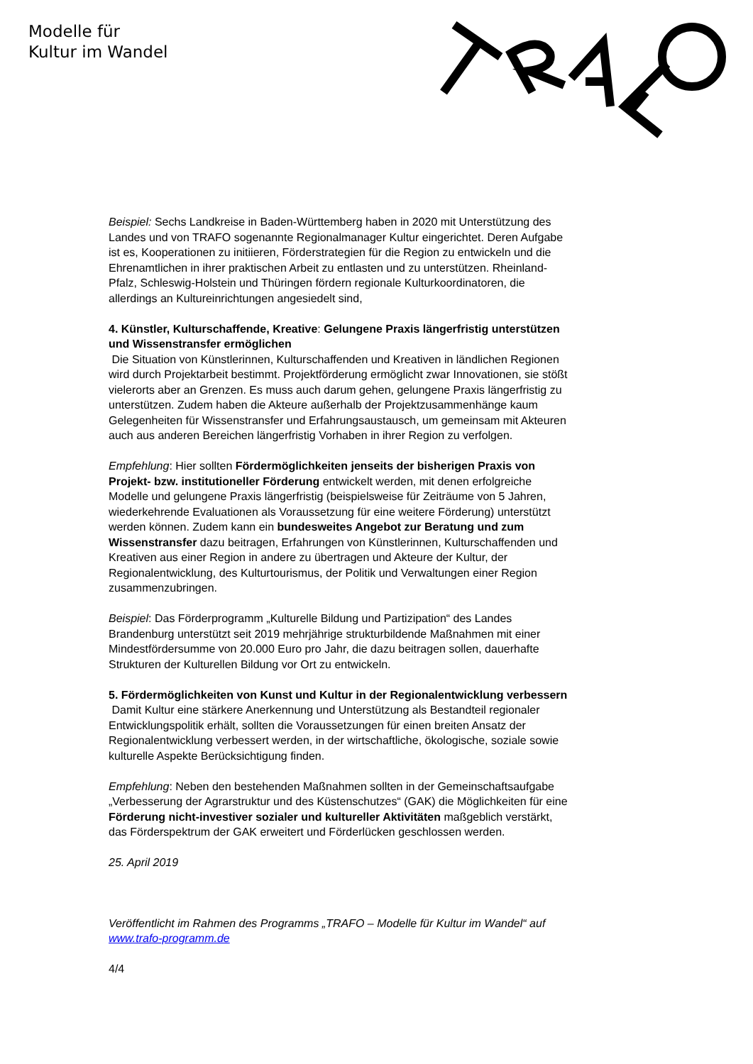Modelle für
Kultur im Wandel
Beispiel: Sechs Landkreise in Baden-Württemberg haben in 2020 mit Unterstützung des Landes und von TRAFO sogenannte Regionalmanager Kultur eingerichtet. Deren Aufgabe ist es, Kooperationen zu initiieren, Förderstrategien für die Region zu entwickeln und die Ehrenamtlichen in ihrer praktischen Arbeit zu entlasten und zu unterstützen. Rheinland-Pfalz, Schleswig-Holstein und Thüringen fördern regionale Kulturkoordinatoren, die allerdings an Kultureinrichtungen angesiedelt sind,
4. Künstler, Kulturschaffende, Kreative: Gelungene Praxis längerfristig unterstützen und Wissenstransfer ermöglichen
Die Situation von Künstlerinnen, Kulturschaffenden und Kreativen in ländlichen Regionen wird durch Projektarbeit bestimmt. Projektförderung ermöglicht zwar Innovationen, sie stößt vielerorts aber an Grenzen. Es muss auch darum gehen, gelungene Praxis längerfristig zu unterstützen. Zudem haben die Akteure außerhalb der Projektzusammenhänge kaum Gelegenheiten für Wissenstransfer und Erfahrungsaustausch, um gemeinsam mit Akteuren auch aus anderen Bereichen längerfristig Vorhaben in ihrer Region zu verfolgen.
Empfehlung: Hier sollten Fördermöglichkeiten jenseits der bisherigen Praxis von Projekt- bzw. institutioneller Förderung entwickelt werden, mit denen erfolgreiche Modelle und gelungene Praxis längerfristig (beispielsweise für Zeiträume von 5 Jahren, wiederkehrende Evaluationen als Voraussetzung für eine weitere Förderung) unterstützt werden können. Zudem kann ein bundesweites Angebot zur Beratung und zum Wissenstransfer dazu beitragen, Erfahrungen von Künstlerinnen, Kulturschaffenden und Kreativen aus einer Region in andere zu übertragen und Akteure der Kultur, der Regionalentwicklung, des Kulturtourismus, der Politik und Verwaltungen einer Region zusammenzubringen.
Beispiel: Das Förderprogramm „Kulturelle Bildung und Partizipation“ des Landes Brandenburg unterstützt seit 2019 mehrjährige strukturbildende Maßnahmen mit einer Mindestfördersumme von 20.000 Euro pro Jahr, die dazu beitragen sollen, dauerhafte Strukturen der Kulturellen Bildung vor Ort zu entwickeln.
5. Fördermöglichkeiten von Kunst und Kultur in der Regionalentwicklung verbessern
Damit Kultur eine stärkere Anerkennung und Unterstützung als Bestandteil regionaler Entwicklungspolitik erhält, sollten die Voraussetzungen für einen breiten Ansatz der Regionalentwicklung verbessert werden, in der wirtschaftliche, ökologische, soziale sowie kulturelle Aspekte Berücksichtigung finden.
Empfehlung: Neben den bestehenden Maßnahmen sollten in der Gemeinschaftsaufgabe „Verbesserung der Agrarstruktur und des Küstenschutzes“ (GAK) die Möglichkeiten für eine Förderung nicht-investiver sozialer und kultureller Aktivitäten maßgeblich verstärkt, das Förderspektrum der GAK erweitert und Förderlücken geschlossen werden.
25. April 2019
Veröffentlicht im Rahmen des Programms „TRAFO – Modelle für Kultur im Wandel“ auf www.trafo-programm.de
4/4